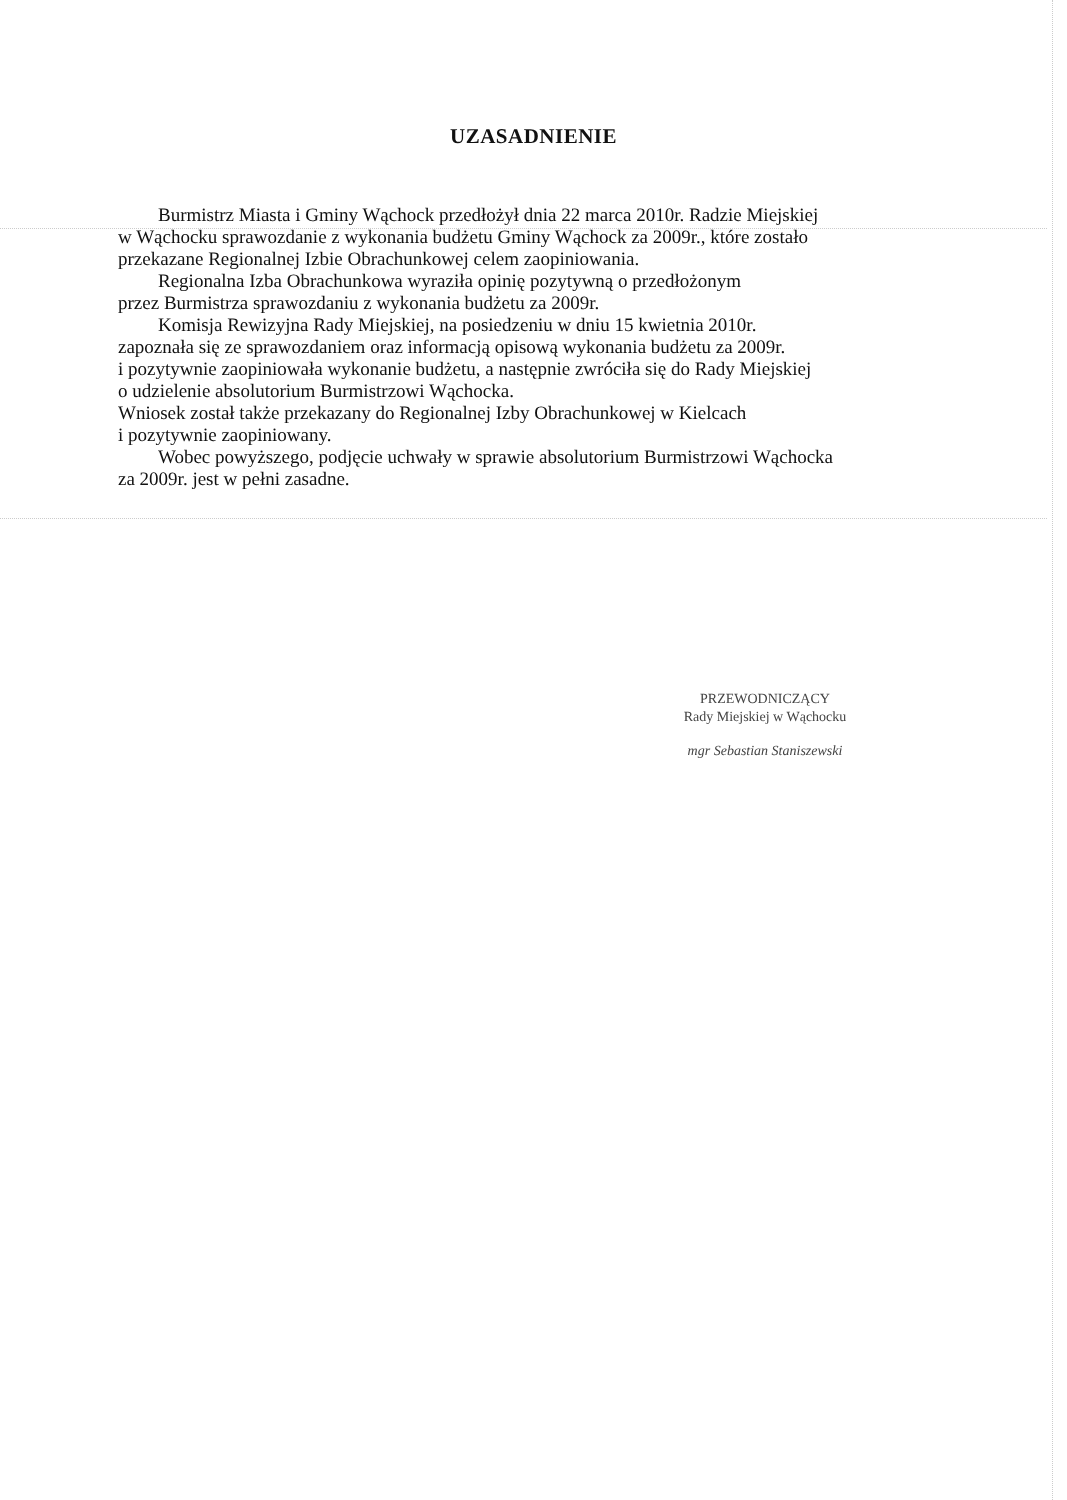UZASADNIENIE
Burmistrz Miasta i Gminy Wąchock przedłożył dnia 22 marca 2010r. Radzie Miejskiej
w Wąchocku sprawozdanie z wykonania budżetu Gminy Wąchock za 2009r., które zostało
przekazane Regionalnej Izbie Obrachunkowej celem zaopiniowania.
Regionalna Izba Obrachunkowa wyraziła opinię pozytywną o przedłożonym
przez Burmistrza sprawozdaniu z wykonania budżetu za 2009r.
Komisja Rewizyjna Rady Miejskiej, na posiedzeniu w dniu 15 kwietnia 2010r.
zapoznała się ze sprawozdaniem oraz informacją opisową wykonania budżetu za 2009r.
i pozytywnie zaopiniowała wykonanie budżetu, a następnie zwróciła się do Rady Miejskiej
o udzielenie absolutorium Burmistrzowi Wąchocka.
Wniosek został także przekazany do Regionalnej Izby Obrachunkowej w Kielcach
i pozytywnie zaopiniowany.
Wobec powyższego, podjęcie uchwały w sprawie absolutorium Burmistrzowi Wąchocka
za 2009r. jest w pełni zasadne.
PRZEWODNICZĄCY
Rady Miejskiej w Wąchocku
mgr Sebastian Staniszewski